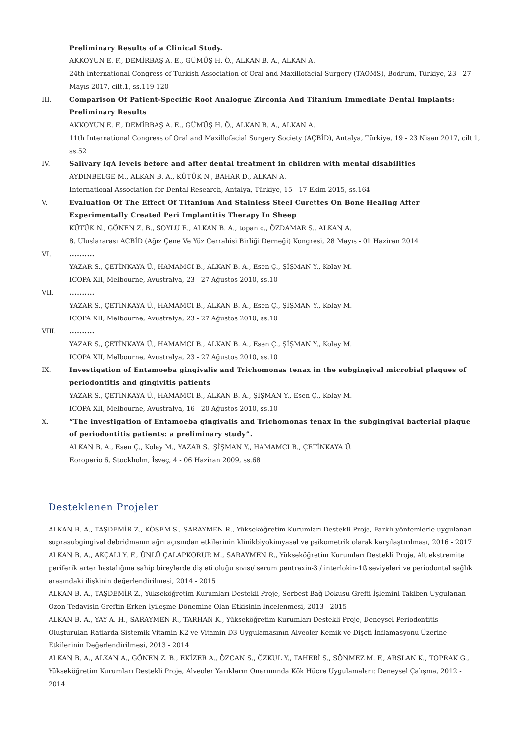Preliminary Results of a Clinical Study.
AKKOYUN E. F., DEMİRBAŞ A. E., GÜMÜŞ H. Ö., ALKAN B. A., ALKAN A.
24th International Congress of Turkish Association of Oral and Maxillofacial Surgery (TAOMS), Bodrum, Türkiye, 23 - 27 Mayıs 2017, cilt.1, ss.119-120
III. Comparison Of Patient-Specific Root Analogue Zirconia And Titanium Immediate Dental Implants: Preliminary Results
AKKOYUN E. F., DEMİRBAŞ A. E., GÜMÜŞ H. Ö., ALKAN B. A., ALKAN A.
11th International Congress of Oral and Maxillofacial Surgery Society (AÇBİD), Antalya, Türkiye, 19 - 23 Nisan 2017, cilt.1, ss.52
IV. Salivary IgA levels before and after dental treatment in children with mental disabilities
AYDINBELGE M., ALKAN B. A., KÜTÜK N., BAHAR D., ALKAN A.
International Association for Dental Research, Antalya, Türkiye, 15 - 17 Ekim 2015, ss.164
V. Evaluation Of The Effect Of Titanium And Stainless Steel Curettes On Bone Healing After Experimentally Created Peri Implantitis Therapy In Sheep
KÜTÜK N., GÖNEN Z. B., SOYLU E., ALKAN B. A., topan c., ÖZDAMAR S., ALKAN A.
8. Uluslararası ACBİD (Ağız Çene Ve Yüz Cerrahisi Birliği Derneği) Kongresi, 28 Mayıs - 01 Haziran 2014
VI. ..........
YAZAR S., ÇETİNKAYA Ü., HAMAMCI B., ALKAN B. A., Esen Ç., ŞİŞMAN Y., Kolay M.
ICOPA XII, Melbourne, Avustralya, 23 - 27 Ağustos 2010, ss.10
VII. ..........
YAZAR S., ÇETİNKAYA Ü., HAMAMCI B., ALKAN B. A., Esen Ç., ŞİŞMAN Y., Kolay M.
ICOPA XII, Melbourne, Avustralya, 23 - 27 Ağustos 2010, ss.10
VIII. ..........
YAZAR S., ÇETİNKAYA Ü., HAMAMCI B., ALKAN B. A., Esen Ç., ŞİŞMAN Y., Kolay M.
ICOPA XII, Melbourne, Avustralya, 23 - 27 Ağustos 2010, ss.10
IX. Investigation of Entamoeba gingivalis and Trichomonas tenax in the subgingival microbial plaques of periodontitis and gingivitis patients
YAZAR S., ÇETİNKAYA Ü., HAMAMCI B., ALKAN B. A., ŞİŞMAN Y., Esen Ç., Kolay M.
ICOPA XII, Melbourne, Avustralya, 16 - 20 Ağustos 2010, ss.10
X. “The investigation of Entamoeba gingivalis and Trichomonas tenax in the subgingival bacterial plaque of periodontitis patients: a preliminary study”.
ALKAN B. A., Esen Ç., Kolay M., YAZAR S., ŞİŞMAN Y., HAMAMCI B., ÇETİNKAYA Ü.
Eoroperio 6, Stockholm, İsveç, 4 - 06 Haziran 2009, ss.68
Desteklenen Projeler
ALKAN B. A., TAŞDEMİR Z., KÖSEM S., SARAYMEN R., Yükseköğretim Kurumları Destekli Proje, Farklı yöntemlerle uygulanan suprasubgingival debridmanın ağrı açısından etkilerinin klinikbiyokimyasal ve psikometrik olarak karşılaştırılması, 2016 - 2017
ALKAN B. A., AKÇALI Y. F., ÜNLÜ ÇALAPKORUR M., SARAYMEN R., Yükseköğretim Kurumları Destekli Proje, Alt ekstremite periferik arter hastalığına sahip bireylerde diş eti oluğu sıvısı/ serum pentraxin-3 / interlokin-1ß seviyeleri ve periodontal sağlık arasındaki ilişkinin değerlendirilmesi, 2014 - 2015
ALKAN B. A., TAŞDEMİR Z., Yükseköğretim Kurumları Destekli Proje, Serbest Bağ Dokusu Grefti İşlemini Takiben Uygulanan Ozon Tedavisin Greftin Erken İyileşme Dönemine Olan Etkisinin İncelenmesi, 2013 - 2015
ALKAN B. A., YAY A. H., SARAYMEN R., TARHAN K., Yükseköğretim Kurumları Destekli Proje, Deneysel Periodontitis Oluşturulan Ratlarda Sistemik Vitamin K2 ve Vitamin D3 Uygulamasının Alveoler Kemik ve Dişeti İnflamasyonu Üzerine Etkilerinin Değerlendirilmesi, 2013 - 2014
ALKAN B. A., ALKAN A., GÖNEN Z. B., EKİZER A., ÖZCAN S., ÖZKUL Y., TAHERİ S., SÖNMEZ M. F., ARSLAN K., TOPRAK G., Yükseköğretim Kurumları Destekli Proje, Alveoler Yarıkların Onarımında Kök Hücre Uygulamaları: Deneysel Çalışma, 2012 - 2014